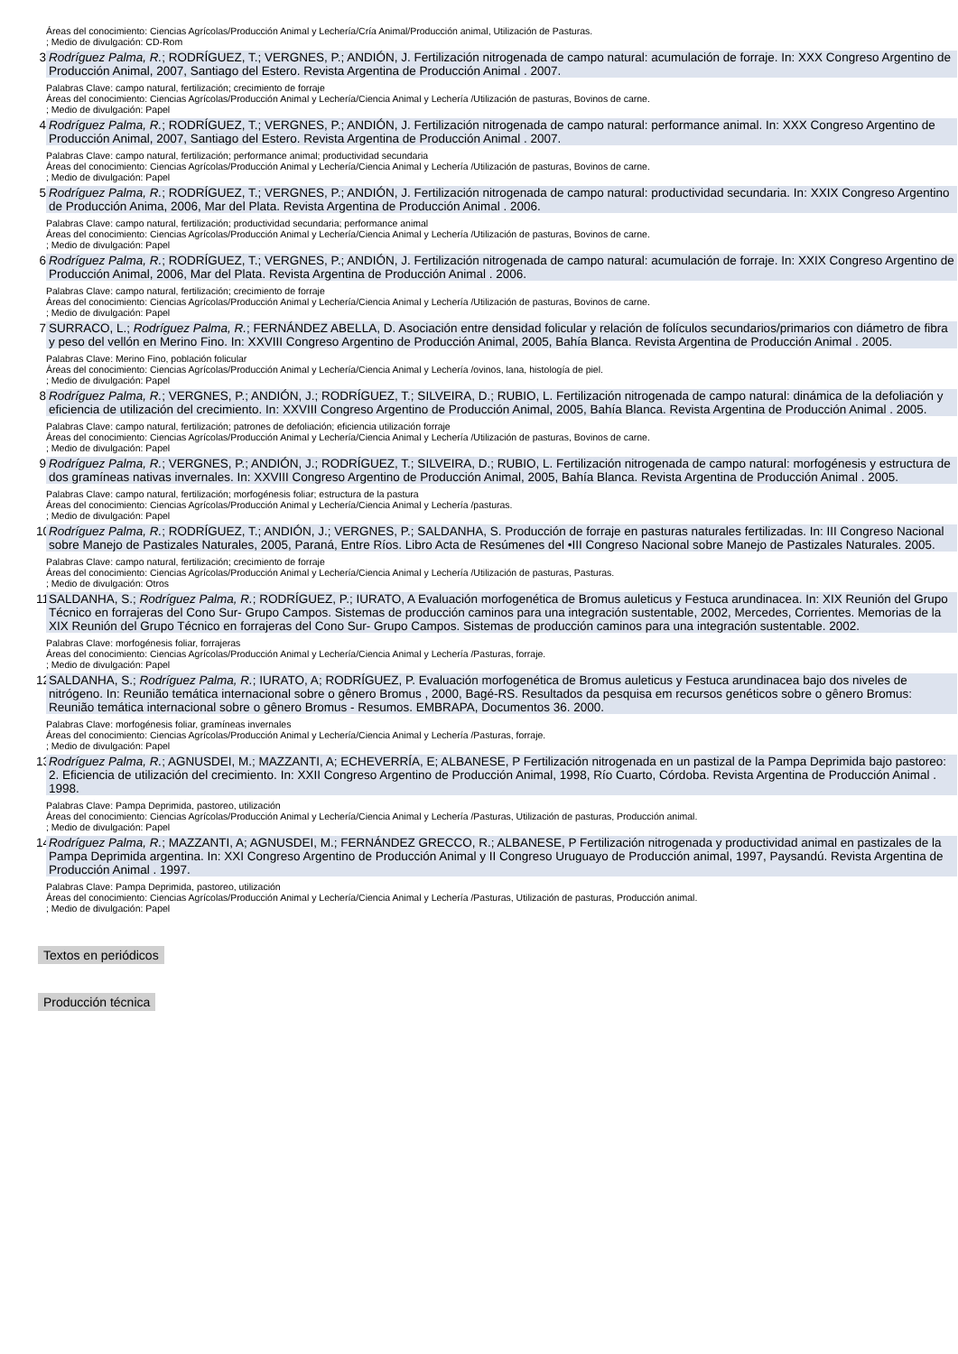Áreas del conocimiento: Ciencias Agrícolas/Producción Animal y Lechería/Cría Animal/Producción animal, Utilización de Pasturas.
; Medio de divulgación: CD-Rom
3 Rodríguez Palma, R.; RODRÍGUEZ, T.; VERGNES, P.; ANDIÓN, J. Fertilización nitrogenada de campo natural: acumulación de forraje. In: XXX Congreso Argentino de Producción Animal, 2007, Santiago del Estero. Revista Argentina de Producción Animal . 2007.
Palabras Clave: campo natural, fertilización; crecimiento de forraje
Áreas del conocimiento: Ciencias Agrícolas/Producción Animal y Lechería/Ciencia Animal y Lechería /Utilización de pasturas, Bovinos de carne.
; Medio de divulgación: Papel
4 Rodríguez Palma, R.; RODRÍGUEZ, T.; VERGNES, P.; ANDIÓN, J. Fertilización nitrogenada de campo natural: performance animal. In: XXX Congreso Argentino de Producción Animal, 2007, Santiago del Estero. Revista Argentina de Producción Animal . 2007.
Palabras Clave: campo natural, fertilización; performance animal; productividad secundaria
Áreas del conocimiento: Ciencias Agrícolas/Producción Animal y Lechería/Ciencia Animal y Lechería /Utilización de pasturas, Bovinos de carne.
; Medio de divulgación: Papel
5 Rodríguez Palma, R.; RODRÍGUEZ, T.; VERGNES, P.; ANDIÓN, J. Fertilización nitrogenada de campo natural: productividad secundaria. In: XXIX Congreso Argentino de Producción Anima, 2006, Mar del Plata. Revista Argentina de Producción Animal . 2006.
Palabras Clave: campo natural, fertilización; productividad secundaria; performance animal
Áreas del conocimiento: Ciencias Agrícolas/Producción Animal y Lechería/Ciencia Animal y Lechería /Utilización de pasturas, Bovinos de carne.
; Medio de divulgación: Papel
6 Rodríguez Palma, R.; RODRÍGUEZ, T.; VERGNES, P.; ANDIÓN, J. Fertilización nitrogenada de campo natural: acumulación de forraje. In: XXIX Congreso Argentino de Producción Animal, 2006, Mar del Plata. Revista Argentina de Producción Animal . 2006.
Palabras Clave: campo natural, fertilización; crecimiento de forraje
Áreas del conocimiento: Ciencias Agrícolas/Producción Animal y Lechería/Ciencia Animal y Lechería /Utilización de pasturas, Bovinos de carne.
; Medio de divulgación: Papel
7 SURRACO, L.; Rodríguez Palma, R.; FERNÁNDEZ ABELLA, D. Asociación entre densidad folicular y relación de folículos secundarios/primarios con diámetro de fibra y peso del vellón en Merino Fino. In: XXVIII Congreso Argentino de Producción Animal, 2005, Bahía Blanca. Revista Argentina de Producción Animal . 2005.
Palabras Clave: Merino Fino, población folicular
Áreas del conocimiento: Ciencias Agrícolas/Producción Animal y Lechería/Ciencia Animal y Lechería /ovinos, lana, histología de piel.
; Medio de divulgación: Papel
8 Rodríguez Palma, R.; VERGNES, P.; ANDIÓN, J.; RODRÍGUEZ, T.; SILVEIRA, D.; RUBIO, L. Fertilización nitrogenada de campo natural: dinámica de la defoliación y eficiencia de utilización del crecimiento. In: XXVIII Congreso Argentino de Producción Animal, 2005, Bahía Blanca. Revista Argentina de Producción Animal . 2005.
Palabras Clave: campo natural, fertilización; patrones de defoliación; eficiencia utilización forraje
Áreas del conocimiento: Ciencias Agrícolas/Producción Animal y Lechería/Ciencia Animal y Lechería /Utilización de pasturas, Bovinos de carne.
; Medio de divulgación: Papel
9 Rodríguez Palma, R.; VERGNES, P.; ANDIÓN, J.; RODRÍGUEZ, T.; SILVEIRA, D.; RUBIO, L. Fertilización nitrogenada de campo natural: morfogénesis y estructura de dos gramíneas nativas invernales. In: XXVIII Congreso Argentino de Producción Animal, 2005, Bahía Blanca. Revista Argentina de Producción Animal . 2005.
Palabras Clave: campo natural, fertilización; morfogénesis foliar; estructura de la pastura
Áreas del conocimiento: Ciencias Agrícolas/Producción Animal y Lechería/Ciencia Animal y Lechería /pasturas.
; Medio de divulgación: Papel
10
Rodríguez Palma, R.; RODRÍGUEZ, T.; ANDIÓN, J.; VERGNES, P.; SALDANHA, S. Producción de forraje en pasturas naturales fertilizadas. In: III Congreso Nacional sobre Manejo de Pastizales Naturales, 2005, Paraná, Entre Ríos. Libro Acta de Resúmenes del •III Congreso Nacional sobre Manejo de Pastizales Naturales. 2005.
Palabras Clave: campo natural, fertilización; crecimiento de forraje
Áreas del conocimiento: Ciencias Agrícolas/Producción Animal y Lechería/Ciencia Animal y Lechería /Utilización de pasturas, Pasturas.
; Medio de divulgación: Otros
11
SALDANHA, S.; Rodríguez Palma, R.; RODRÍGUEZ, P.; IURATO, A Evaluación morfogenética de Bromus auleticus y Festuca arundinacea. In: XIX Reunión del Grupo Técnico en forrajeras del Cono Sur- Grupo Campos. Sistemas de producción caminos para una integración sustentable, 2002, Mercedes, Corrientes. Memorias de la XIX Reunión del Grupo Técnico en forrajeras del Cono Sur- Grupo Campos. Sistemas de producción caminos para una integración sustentable. 2002.
Palabras Clave: morfogénesis foliar, forrajeras
Áreas del conocimiento: Ciencias Agrícolas/Producción Animal y Lechería/Ciencia Animal y Lechería /Pasturas, forraje.
; Medio de divulgación: Papel
12
SALDANHA, S.; Rodríguez Palma, R.; IURATO, A; RODRÍGUEZ, P. Evaluación morfogenética de Bromus auleticus y Festuca arundinacea bajo dos niveles de nitrógeno. In: Reunião temática internacional sobre o gênero Bromus , 2000, Bagé-RS. Resultados da pesquisa em recursos genéticos sobre o gênero Bromus: Reunião temática internacional sobre o gênero Bromus - Resumos. EMBRAPA, Documentos 36. 2000.
Palabras Clave: morfogénesis foliar, gramíneas invernales
Áreas del conocimiento: Ciencias Agrícolas/Producción Animal y Lechería/Ciencia Animal y Lechería /Pasturas, forraje.
; Medio de divulgación: Papel
13
Rodríguez Palma, R.; AGNUSDEI, M.; MAZZANTI, A; ECHEVERRÍA, E; ALBANESE, P Fertilización nitrogenada en un pastizal de la Pampa Deprimida bajo pastoreo: 2. Eficiencia de utilización del crecimiento. In: XXII Congreso Argentino de Producción Animal, 1998, Río Cuarto, Córdoba. Revista Argentina de Producción Animal . 1998.
Palabras Clave: Pampa Deprimida, pastoreo, utilización
Áreas del conocimiento: Ciencias Agrícolas/Producción Animal y Lechería/Ciencia Animal y Lechería /Pasturas, Utilización de pasturas, Producción animal.
; Medio de divulgación: Papel
14
Rodríguez Palma, R.; MAZZANTI, A; AGNUSDEI, M.; FERNÁNDEZ GRECCO, R.; ALBANESE, P Fertilización nitrogenada y productividad animal en pastizales de la Pampa Deprimida argentina. In: XXI Congreso Argentino de Producción Animal y II Congreso Uruguayo de Producción animal, 1997, Paysandú. Revista Argentina de Producción Animal . 1997.
Palabras Clave: Pampa Deprimida, pastoreo, utilización
Áreas del conocimiento: Ciencias Agrícolas/Producción Animal y Lechería/Ciencia Animal y Lechería /Pasturas, Utilización de pasturas, Producción animal.
; Medio de divulgación: Papel
Textos en periódicos
Producción técnica